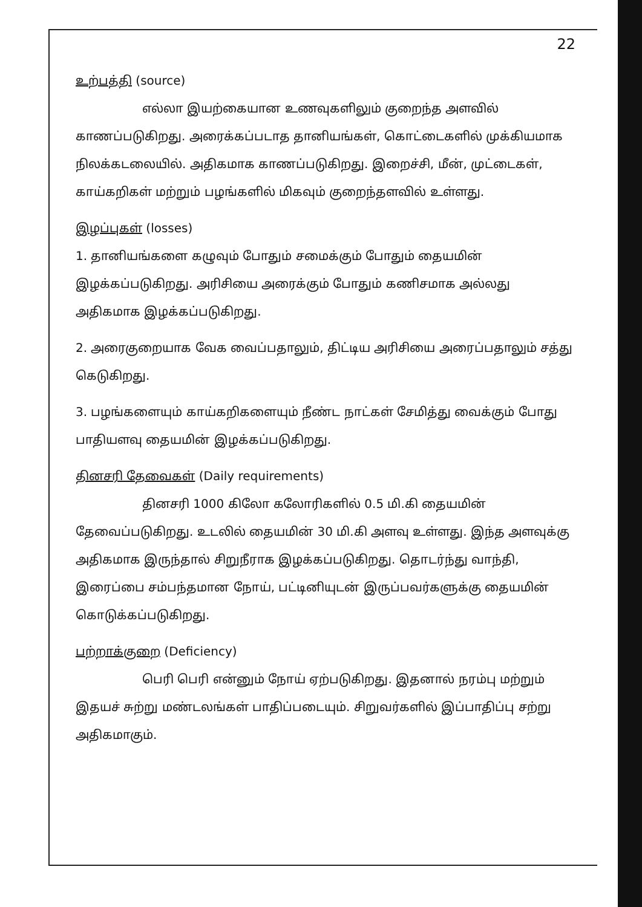22
உற்பத்தி (source)
எல்லா இயற்கையான உணவுகளிலும் குறைந்த அளவில் காணப்படுகிறது. அரைக்கப்படாத தானியங்கள், கொட்டைகளில் முக்கியமாக நிலக்கடலையில். அதிகமாக காணப்படுகிறது. இறைச்சி, மீன், முட்டைகள், காய்கறிகள் மற்றும் பழங்களில் மிகவும் குறைந்தளவில் உள்ளது.
இழப்புகள் (losses)
1. தானியங்களை கழுவும் போதும் சமைக்கும் போதும் தையமின் இழக்கப்படுகிறது. அரிசியை அரைக்கும் போதும் கணிசமாக அல்லது அதிகமாக இழக்கப்படுகிறது.
2. அரைகுறையாக வேக வைப்பதாலும், திட்டிய அரிசியை அரைப்பதாலும் சத்து கெடுகிறது.
3. பழங்களையும் காய்கறிகளையும் நீண்ட நாட்கள் சேமித்து வைக்கும் போது பாதியளவு தையமின் இழக்கப்படுகிறது.
தினசரி தேவைகள் (Daily requirements)
தினசரி 1000 கிலோ கலோரிகளில் 0.5 மி.கி தையமின் தேவைப்படுகிறது. உடலில் தையமின் 30 மி.கி அளவு உள்ளது. இந்த அளவுக்கு அதிகமாக இருந்தால் சிறுநீராக இழக்கப்படுகிறது. தொடர்ந்து வாந்தி, இரைப்பை சம்பந்தமான நோய், பட்டினியுடன் இருப்பவர்களுக்கு தையமின் கொடுக்கப்படுகிறது.
பற்றாக்குறை (Deficiency)
பெரி பெரி என்னும் நோய் ஏற்படுகிறது. இதனால் நரம்பு மற்றும் இதயச் சுற்று மண்டலங்கள் பாதிப்படையும். சிறுவர்களில் இப்பாதிப்பு சற்று அதிகமாகும்.